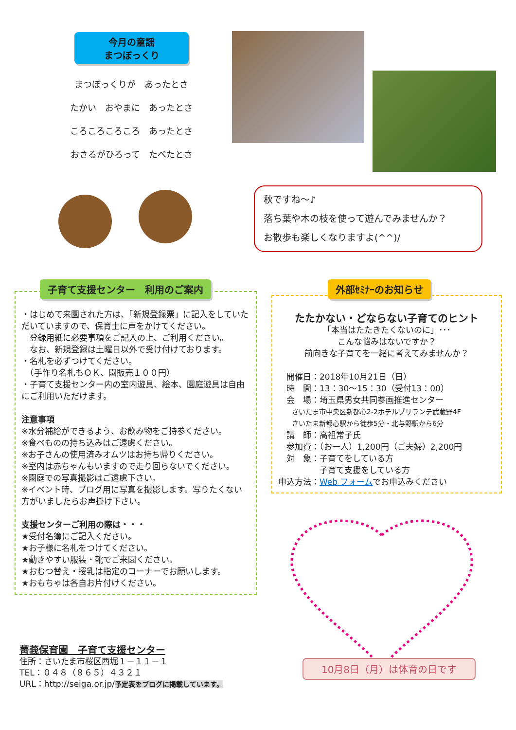今月の童謡
まつぼっくり
まつぼっくりが　あったとさ
たかい　おやまに　あったとさ
ころころころころ　あったとさ
おさるがひろって　たべたとさ
秋ですね～♪
落ち葉や木の枝を使って遊んでみませんか？
お散歩も楽しくなりますよ(^^)/
・はじめて来園された方は、「新規登録票」に記入をしていただいていますので、保育士に声をかけてください。
　登録用紙に必要事項をご記入の上、ご利用ください。
　なお、新規登録は土曜日以外で受け付けております。
・名札を必ずつけてください。
　（手作り名札もＯＫ、園販売１００円）
・子育て支援センター内の室内遊具、絵本、園庭遊具は自由にご利用いただけます。
注意事項
※水分補給ができるよう、お飲み物をご持参ください。
※食べものの持ち込みはご遠慮ください。
※お子さんの使用済みオムツはお持ち帰りください。
※室内は赤ちゃんもいますので走り回らないでください。
※園庭での写真撮影はご遠慮下さい。
※イベント時、ブログ用に写真を撮影します。写りたくない方がいましたらお声掛け下さい。
支援センターご利用の際は・・・
★受付名簿にご記入ください。
★お子様に名札をつけてください。
★動きやすい服装・靴でご来園ください。
★おむつ替え・授乳は指定のコーナーでお願いします。
★おもちゃは各自お片付けください。
子育て支援センター　利用のご案内
たたかない・どならない子育てのヒント
「本当はたたきたくないのに」･･･
こんな悩みはないですか？
前向きな子育てを一緒に考えてみませんか？
　開催日：2018年10月21日（日）
　時　間：13：30～15：30（受付13：00）
　会　場：埼玉県男女共同参画推進センター
　　さいたま市中央区新都心2-2ホテルブリランテ武蔵野4F
　　さいたま新都心駅から徒歩5分・北与野駅から6分
　講　師：高祖常子氏
　参加費：（お一人）1,200円（ご夫婦）2,200円
　対　象：子育てをしている方
　　　　　子育て支援をしている方
申込方法：Web フォームでお申込みください
外部ｾﾐﾅｰのお知らせ
10月8日（月）は体育の日です
菁莪保育園　子育て支援センター
住所：さいたま市桜区西堀１－１１－１
TEL：０４８（８６５）４３２１
URL：http://seiga.or.jp/予定表をブログに掲載しています。